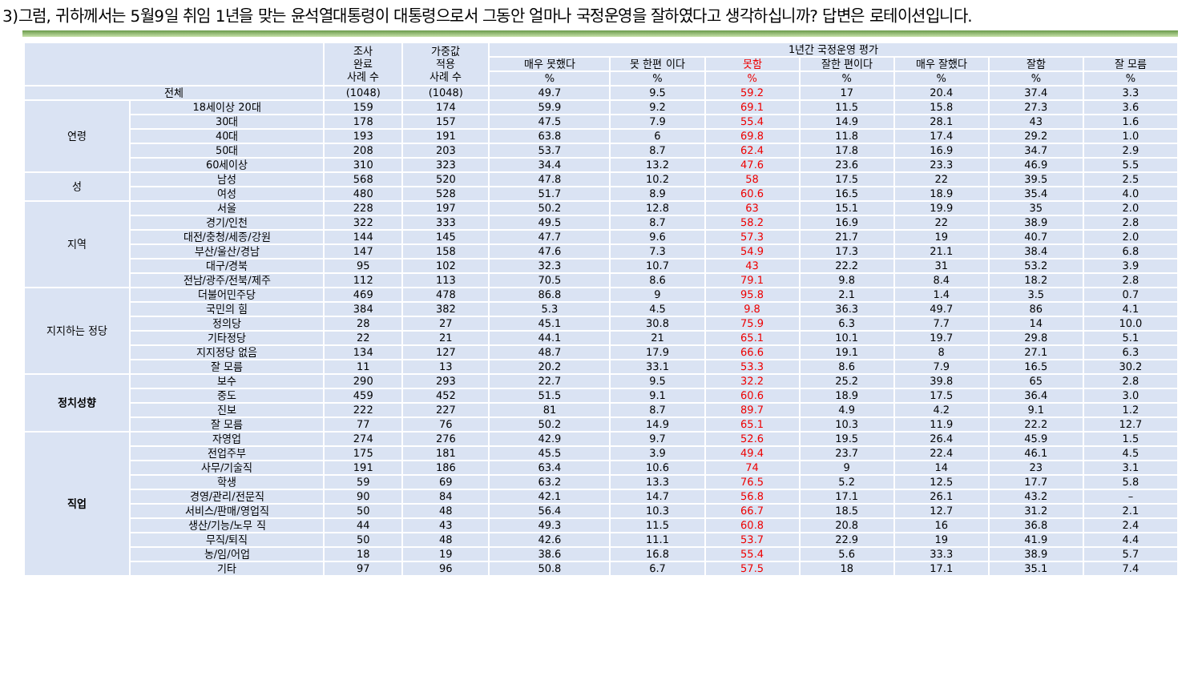3)그럼, 귀하께서는 5월9일 취임 1년을 맞는 윤석열대통령이 대통령으로서 그동안 얼마나 국정운영을 잘하였다고 생각하십니까? 답변은 로테이션입니다.
| | | 조사 완료 사례 수 | 가중값 적용 사례 수 | 1년간 국정운영 평가 | | | | | | |
| --- | --- | --- | --- | --- | --- | --- | --- | --- | --- | --- |
| | | | | 매우 못했다 | 못 한편 이다 | 못함 | 잘한 편이다 | 매우 잘했다 | 잘함 | 잘 모름 |
| | | | | % | % | % | % | % | % | % |
| 전체 | | (1048) | (1048) | 49.7 | 9.5 | 59.2 | 17 | 20.4 | 37.4 | 3.3 |
| 연령 | 18세이상 20대 | 159 | 174 | 59.9 | 9.2 | 69.1 | 11.5 | 15.8 | 27.3 | 3.6 |
| | 30대 | 178 | 157 | 47.5 | 7.9 | 55.4 | 14.9 | 28.1 | 43 | 1.6 |
| | 40대 | 193 | 191 | 63.8 | 6 | 69.8 | 11.8 | 17.4 | 29.2 | 1.0 |
| | 50대 | 208 | 203 | 53.7 | 8.7 | 62.4 | 17.8 | 16.9 | 34.7 | 2.9 |
| | 60세이상 | 310 | 323 | 34.4 | 13.2 | 47.6 | 23.6 | 23.3 | 46.9 | 5.5 |
| 성 | 남성 | 568 | 520 | 47.8 | 10.2 | 58 | 17.5 | 22 | 39.5 | 2.5 |
| | 여성 | 480 | 528 | 51.7 | 8.9 | 60.6 | 16.5 | 18.9 | 35.4 | 4.0 |
| 지역 | 서울 | 228 | 197 | 50.2 | 12.8 | 63 | 15.1 | 19.9 | 35 | 2.0 |
| | 경기/인천 | 322 | 333 | 49.5 | 8.7 | 58.2 | 16.9 | 22 | 38.9 | 2.8 |
| | 대전/충청/세종/강원 | 144 | 145 | 47.7 | 9.6 | 57.3 | 21.7 | 19 | 40.7 | 2.0 |
| | 부산/울산/경남 | 147 | 158 | 47.6 | 7.3 | 54.9 | 17.3 | 21.1 | 38.4 | 6.8 |
| | 대구/경북 | 95 | 102 | 32.3 | 10.7 | 43 | 22.2 | 31 | 53.2 | 3.9 |
| | 전남/광주/전북/제주 | 112 | 113 | 70.5 | 8.6 | 79.1 | 9.8 | 8.4 | 18.2 | 2.8 |
| 지지하는 정당 | 더불어민주당 | 469 | 478 | 86.8 | 9 | 95.8 | 2.1 | 1.4 | 3.5 | 0.7 |
| | 국민의 힘 | 384 | 382 | 5.3 | 4.5 | 9.8 | 36.3 | 49.7 | 86 | 4.1 |
| | 정의당 | 28 | 27 | 45.1 | 30.8 | 75.9 | 6.3 | 7.7 | 14 | 10.0 |
| | 기타정당 | 22 | 21 | 44.1 | 21 | 65.1 | 10.1 | 19.7 | 29.8 | 5.1 |
| | 지지정당 없음 | 134 | 127 | 48.7 | 17.9 | 66.6 | 19.1 | 8 | 27.1 | 6.3 |
| | 잘 모름 | 11 | 13 | 20.2 | 33.1 | 53.3 | 8.6 | 7.9 | 16.5 | 30.2 |
| 정치성향 | 보수 | 290 | 293 | 22.7 | 9.5 | 32.2 | 25.2 | 39.8 | 65 | 2.8 |
| | 중도 | 459 | 452 | 51.5 | 9.1 | 60.6 | 18.9 | 17.5 | 36.4 | 3.0 |
| | 진보 | 222 | 227 | 81 | 8.7 | 89.7 | 4.9 | 4.2 | 9.1 | 1.2 |
| | 잘 모름 | 77 | 76 | 50.2 | 14.9 | 65.1 | 10.3 | 11.9 | 22.2 | 12.7 |
| 직업 | 자영업 | 274 | 276 | 42.9 | 9.7 | 52.6 | 19.5 | 26.4 | 45.9 | 1.5 |
| | 전업주부 | 175 | 181 | 45.5 | 3.9 | 49.4 | 23.7 | 22.4 | 46.1 | 4.5 |
| | 사무/기술직 | 191 | 186 | 63.4 | 10.6 | 74 | 9 | 14 | 23 | 3.1 |
| | 학생 | 59 | 69 | 63.2 | 13.3 | 76.5 | 5.2 | 12.5 | 17.7 | 5.8 |
| | 경영/관리/전문직 | 90 | 84 | 42.1 | 14.7 | 56.8 | 17.1 | 26.1 | 43.2 | – |
| | 서비스/판매/영업직 | 50 | 48 | 56.4 | 10.3 | 66.7 | 18.5 | 12.7 | 31.2 | 2.1 |
| | 생산/기능/노무 직 | 44 | 43 | 49.3 | 11.5 | 60.8 | 20.8 | 16 | 36.8 | 2.4 |
| | 무직/퇴직 | 50 | 48 | 42.6 | 11.1 | 53.7 | 22.9 | 19 | 41.9 | 4.4 |
| | 농/임/어업 | 18 | 19 | 38.6 | 16.8 | 55.4 | 5.6 | 33.3 | 38.9 | 5.7 |
| | 기타 | 97 | 96 | 50.8 | 6.7 | 57.5 | 18 | 17.1 | 35.1 | 7.4 |